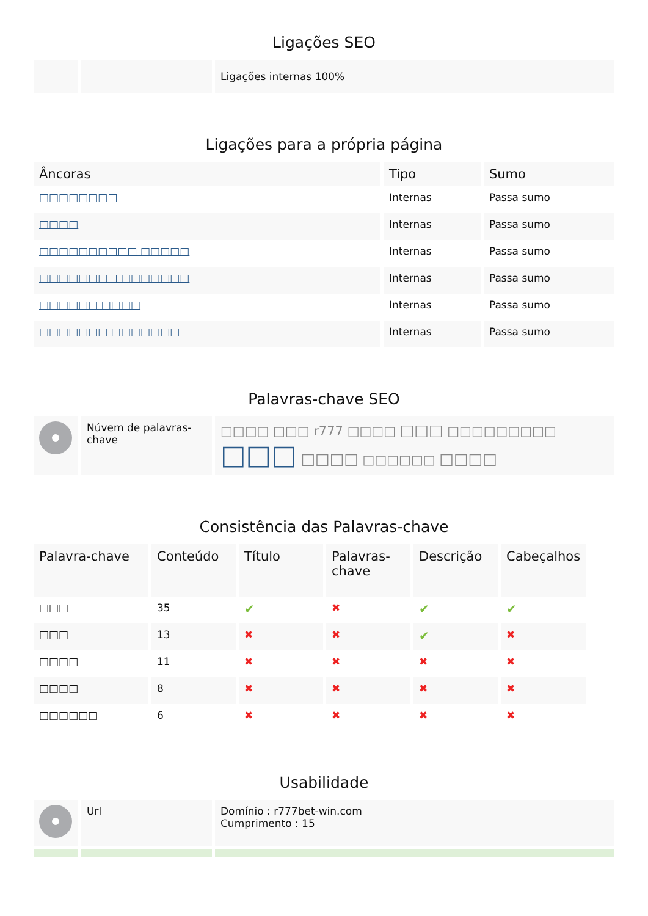Ligações SEO
| | | Ligações internas 100% |
Ligações para a própria página
| Âncoras | Tipo | Sumo |
| --- | --- | --- |
| □□□□□□□□ | Internas | Passa sumo |
| □□□□ | Internas | Passa sumo |
| □□□□□□□□□□ □□□□□ | Internas | Passa sumo |
| □□□□□□□□ □□□□□□□ | Internas | Passa sumo |
| □□□□□□ □□□□ | Internas | Passa sumo |
| □□□□□□□ □□□□□□□ | Internas | Passa sumo |
Palavras-chave SEO
| | Núvem de palavras-chave | □□□□ □□□ r777 □□□□ □□□ □□□□□□□□□ □□□ □□□□ □□□□□□ □□□□ |
Consistência das Palavras-chave
| Palavra-chave | Conteúdo | Título | Palavras-chave | Descrição | Cabeçalhos |
| --- | --- | --- | --- | --- | --- |
| □□□ | 35 | ✔ | ✖ | ✔ | ✔ |
| □□□ | 13 | ✖ | ✖ | ✔ | ✖ |
| □□□□ | 11 | ✖ | ✖ | ✖ | ✖ |
| □□□□ | 8 | ✖ | ✖ | ✖ | ✖ |
| □□□□□□ | 6 | ✖ | ✖ | ✖ | ✖ |
Usabilidade
| | Url | Domínio : r777bet-win.com Cumprimento : 15 |